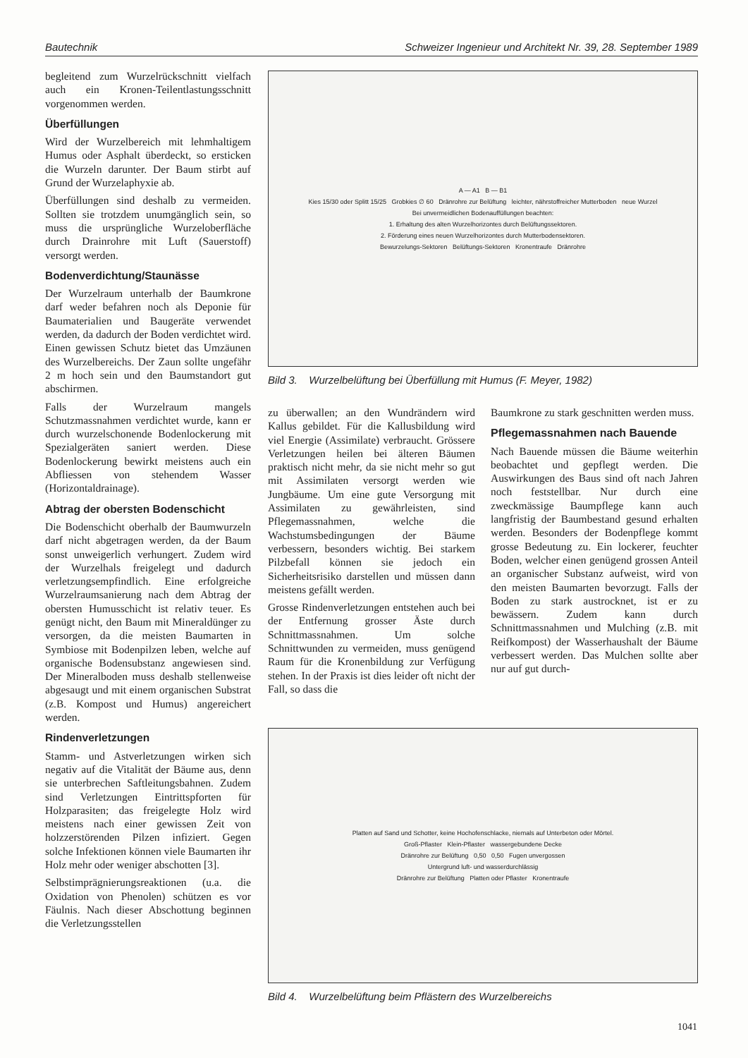Bautechnik Schweizer Ingenieur und Architekt Nr. 39, 28. September 1989
begleitend zum Wurzelrückschnitt vielfach auch ein Kronen-Teilentlastungsschnitt vorgenommen werden.
Überfüllungen
Wird der Wurzelbereich mit lehmhaltigem Humus oder Asphalt überdeckt, so ersticken die Wurzeln darunter. Der Baum stirbt auf Grund der Wurzelaphyxie ab.
Überfüllungen sind deshalb zu vermeiden. Sollten sie trotzdem unumgänglich sein, so muss die ursprüngliche Wurzeloberfläche durch Drainrohre mit Luft (Sauerstoff) versorgt werden.
Bodenverdichtung/Staunässe
Der Wurzelraum unterhalb der Baumkrone darf weder befahren noch als Deponie für Baumaterialien und Baugeräte verwendet werden, da dadurch der Boden verdichtet wird. Einen gewissen Schutz bietet das Umzäunen des Wurzelbereichs. Der Zaun sollte ungefähr 2 m hoch sein und den Baumstandort gut abschirmen.
Falls der Wurzelraum mangels Schutzmassnahmen verdichtet wurde, kann er durch wurzelschonende Bodenlockerung mit Spezialgeräten saniert werden. Diese Bodenlockerung bewirkt meistens auch ein Abfliessen von stehendem Wasser (Horizontaldrainage).
Abtrag der obersten Bodenschicht
Die Bodenschicht oberhalb der Baumwurzeln darf nicht abgetragen werden, da der Baum sonst unweigerlich verhungert. Zudem wird der Wurzelhals freigelegt und dadurch verletzungsempfindlich. Eine erfolgreiche Wurzelraumsanierung nach dem Abtrag der obersten Humusschicht ist relativ teuer. Es genügt nicht, den Baum mit Mineraldünger zu versorgen, da die meisten Baumarten in Symbiose mit Bodenpilzen leben, welche auf organische Bodensubstanz angewiesen sind. Der Mineralboden muss deshalb stellenweise abgesaugt und mit einem organischen Substrat (z.B. Kompost und Humus) angereichert werden.
Rindenverletzungen
Stamm- und Astverletzungen wirken sich negativ auf die Vitalität der Bäume aus, denn sie unterbrechen Saftleitungsbahnen. Zudem sind Verletzungen Eintrittspforten für Holzparasiten; das freigelegte Holz wird meistens nach einer gewissen Zeit von holzzerstörenden Pilzen infiziert. Gegen solche Infektionen können viele Baumarten ihr Holz mehr oder weniger abschotten [3].
Selbstimprägnierungsreaktionen (u.a. die Oxidation von Phenolen) schützen es vor Fäulnis. Nach dieser Abschottung beginnen die Verletzungsstellen
A — A1 B — B1
Kies 15/30 oder Splitt 15/25 Grobkies ∅ 60 Dränrohre zur Belüftung leichter, nährstoffreicher Mutterboden neue Wurzel
Bei unvermeidlichen Bodenauffüllungen beachten:
1. Erhaltung des alten Wurzelhorizontes durch Belüftungssektoren.
2. Förderung eines neuen Wurzelhorizontes durch Mutterbodensektoren.
Bewurzelungs-Sektoren Belüftungs-Sektoren Kronentraufe Dränrohre
Bild 3. Wurzelbelüftung bei Überfüllung mit Humus (F. Meyer, 1982)
zu überwallen; an den Wundrändern wird Kallus gebildet. Für die Kallusbildung wird viel Energie (Assimilate) verbraucht. Grössere Verletzungen heilen bei älteren Bäumen praktisch nicht mehr, da sie nicht mehr so gut mit Assimilaten versorgt werden wie Jungbäume. Um eine gute Versorgung mit Assimilaten zu gewährleisten, sind Pflegemassnahmen, welche die Wachstumsbedingungen der Bäume verbessern, besonders wichtig. Bei starkem Pilzbefall können sie jedoch ein Sicherheitsrisiko darstellen und müssen dann meistens gefällt werden.
Grosse Rindenverletzungen entstehen auch bei der Entfernung grosser Äste durch Schnittmassnahmen. Um solche Schnittwunden zu vermeiden, muss genügend Raum für die Kronenbildung zur Verfügung stehen. In der Praxis ist dies leider oft nicht der Fall, so dass die
Baumkrone zu stark geschnitten werden muss.
Pflegemassnahmen nach Bauende
Nach Bauende müssen die Bäume weiterhin beobachtet und gepflegt werden. Die Auswirkungen des Baus sind oft nach Jahren noch feststellbar. Nur durch eine zweckmässige Baumpflege kann auch langfristig der Baumbestand gesund erhalten werden. Besonders der Bodenpflege kommt grosse Bedeutung zu. Ein lockerer, feuchter Boden, welcher einen genügend grossen Anteil an organischer Substanz aufweist, wird von den meisten Baumarten bevorzugt. Falls der Boden zu stark austrocknet, ist er zu bewässern. Zudem kann durch Schnittmassnahmen und Mulching (z.B. mit Reifkompost) der Wasserhaushalt der Bäume verbessert werden. Das Mulchen sollte aber nur auf gut durch-
Platten auf Sand und Schotter, keine Hochofenschlacke, niemals auf Unterbeton oder Mörtel.
Groß-Pflaster Klein-Pflaster wassergebundene Decke
Dränrohre zur Belüftung 0,50 0,50 Fugen unvergossen
Untergrund luft- und wasserdurchlässig
Dränrohre zur Belüftung Platten oder Pflaster Kronentraufe
Bild 4. Wurzelbelüftung beim Pflästern des Wurzelbereichs
1041